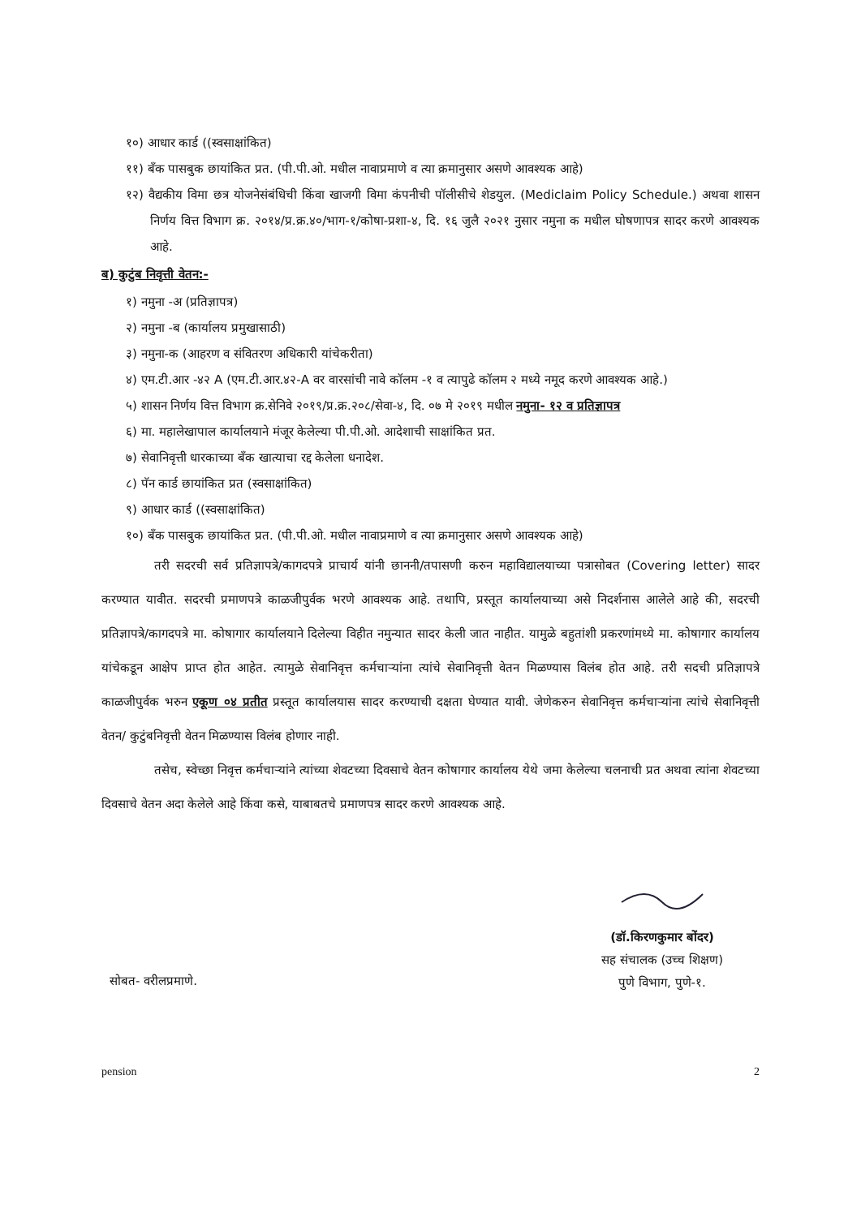१०) आधार कार्ड ((स्वसाक्षांकित)
११) बँक पासबुक छायांकित प्रत. (पी.पी.ओ. मधील नावाप्रमाणे व त्या क्रमानुसार असणे आवश्यक आहे)
१२) वैद्यकीय विमा छत्र योजनेसंबंधिची किंवा खाजगी विमा कंपनीची पॉलीसीचे शेडयुल. (Mediclaim Policy Schedule.) अथवा शासन निर्णय वित्त विभाग क्र. २०१४/प्र.क्र.४०/भाग-१/कोषा-प्रशा-४, दि. १६ जुलै २०२१ नुसार नमुना क मधील घोषणापत्र सादर करणे आवश्यक आहे.
ब) कुटुंब निवृत्ती वेतन:-
१) नमुना -अ (प्रतिज्ञापत्र)
२) नमुना -ब (कार्यालय प्रमुखासाठी)
३) नमुना-क (आहरण व संवितरण अधिकारी यांचेकरीता)
४) एम.टी.आर -४२ A (एम.टी.आर.४२-A वर वारसांची नावे कॉलम -१ व त्यापुढे कॉलम २ मध्ये नमूद करणे आवश्यक आहे.)
५) शासन निर्णय वित्त विभाग क्र.सेनिवे २०१९/प्र.क्र.२०८/सेवा-४, दि. ०७ मे २०१९ मधील नमुना- १२ व प्रतिज्ञापत्र
६) मा. महालेखापाल कार्यालयाने मंजूर केलेल्या पी.पी.ओ. आदेशाची साक्षांकित प्रत.
७) सेवानिवृत्ती धारकाच्या बँक खात्याचा रद्द केलेला धनादेश.
८) पॅन कार्ड छायांकित प्रत (स्वसाक्षांकित)
९) आधार कार्ड ((स्वसाक्षांकित)
१०) बँक पासबुक छायांकित प्रत. (पी.पी.ओ. मधील नावाप्रमाणे व त्या क्रमानुसार असणे आवश्यक आहे)
तरी सदरची सर्व प्रतिज्ञापत्रे/कागदपत्रे प्राचार्य यांनी छाननी/तपासणी करुन महाविद्यालयाच्या पत्रासोबत (Covering letter) सादर करण्यात यावीत. सदरची प्रमाणपत्रे काळजीपुर्वक भरणे आवश्यक आहे. तथापि, प्रस्तूत कार्यालयाच्या असे निदर्शनास आलेले आहे की, सदरची प्रतिज्ञापत्रे/कागदपत्रे मा. कोषागार कार्यालयाने दिलेल्या विहीत नमुन्यात सादर केली जात नाहीत. यामुळे बहुतांशी प्रकरणांमध्ये मा. कोषागार कार्यालय यांचेकडून आक्षेप प्राप्त होत आहेत. त्यामुळे सेवानिवृत्त कर्मचाऱ्यांना त्यांचे सेवानिवृत्ती वेतन मिळण्यास विलंब होत आहे. तरी सदची प्रतिज्ञापत्रे काळजीपुर्वक भरुन एकूण ०४ प्रतीत प्रस्तूत कार्यालयास सादर करण्याची दक्षता घेण्यात यावी. जेणेकरुन सेवानिवृत्त कर्मचाऱ्यांना त्यांचे सेवानिवृत्ती वेतन/ कुटुंबनिवृत्ती वेतन मिळण्यास विलंब होणार नाही.
तसेच, स्वेच्छा निवृत्त कर्मचाऱ्यांने त्यांच्या शेवटच्या दिवसाचे वेतन कोषागार कार्यालय येथे जमा केलेल्या चलनाची प्रत अथवा त्यांना शेवटच्या दिवसाचे वेतन अदा केलेले आहे किंवा कसे, याबाबतचे प्रमाणपत्र सादर करणे आवश्यक आहे.
सोबत- वरीलप्रमाणे.
(डॉ.किरणकुमार बोंदर)
सह संचालक (उच्च शिक्षण)
पुणे विभाग, पुणे-१.
pension 2